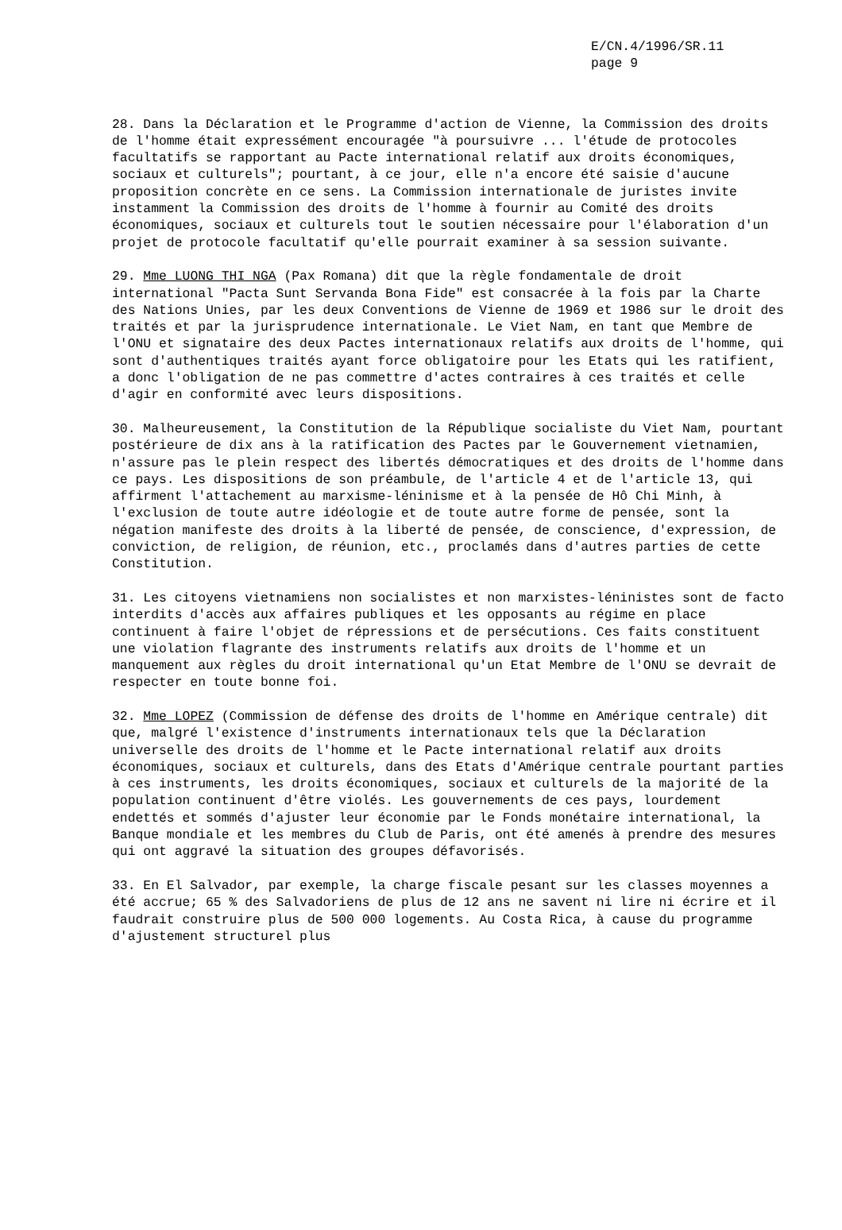E/CN.4/1996/SR.11
page 9
28. Dans la Déclaration et le Programme d'action de Vienne, la Commission des droits de l'homme était expressément encouragée "à poursuivre ... l'étude de protocoles facultatifs se rapportant au Pacte international relatif aux droits économiques, sociaux et culturels"; pourtant, à ce jour, elle n'a encore été saisie d'aucune proposition concrète en ce sens. La Commission internationale de juristes invite instamment la Commission des droits de l'homme à fournir au Comité des droits économiques, sociaux et culturels tout le soutien nécessaire pour l'élaboration d'un projet de protocole facultatif qu'elle pourrait examiner à sa session suivante.
29. Mme LUONG THI NGA (Pax Romana) dit que la règle fondamentale de droit international "Pacta Sunt Servanda Bona Fide" est consacrée à la fois par la Charte des Nations Unies, par les deux Conventions de Vienne de 1969 et 1986 sur le droit des traités et par la jurisprudence internationale. Le Viet Nam, en tant que Membre de l'ONU et signataire des deux Pactes internationaux relatifs aux droits de l'homme, qui sont d'authentiques traités ayant force obligatoire pour les Etats qui les ratifient, a donc l'obligation de ne pas commettre d'actes contraires à ces traités et celle d'agir en conformité avec leurs dispositions.
30. Malheureusement, la Constitution de la République socialiste du Viet Nam, pourtant postérieure de dix ans à la ratification des Pactes par le Gouvernement vietnamien, n'assure pas le plein respect des libertés démocratiques et des droits de l'homme dans ce pays. Les dispositions de son préambule, de l'article 4 et de l'article 13, qui affirment l'attachement au marxisme-léninisme et à la pensée de Hô Chi Minh, à l'exclusion de toute autre idéologie et de toute autre forme de pensée, sont la négation manifeste des droits à la liberté de pensée, de conscience, d'expression, de conviction, de religion, de réunion, etc., proclamés dans d'autres parties de cette Constitution.
31. Les citoyens vietnamiens non socialistes et non marxistes-léninistes sont de facto interdits d'accès aux affaires publiques et les opposants au régime en place continuent à faire l'objet de répressions et de persécutions. Ces faits constituent une violation flagrante des instruments relatifs aux droits de l'homme et un manquement aux règles du droit international qu'un Etat Membre de l'ONU se devrait de respecter en toute bonne foi.
32. Mme LOPEZ (Commission de défense des droits de l'homme en Amérique centrale) dit que, malgré l'existence d'instruments internationaux tels que la Déclaration universelle des droits de l'homme et le Pacte international relatif aux droits économiques, sociaux et culturels, dans des Etats d'Amérique centrale pourtant parties à ces instruments, les droits économiques, sociaux et culturels de la majorité de la population continuent d'être violés. Les gouvernements de ces pays, lourdement endettés et sommés d'ajuster leur économie par le Fonds monétaire international, la Banque mondiale et les membres du Club de Paris, ont été amenés à prendre des mesures qui ont aggravé la situation des groupes défavorisés.
33. En El Salvador, par exemple, la charge fiscale pesant sur les classes moyennes a été accrue; 65 % des Salvadoriens de plus de 12 ans ne savent ni lire ni écrire et il faudrait construire plus de 500 000 logements. Au Costa Rica, à cause du programme d'ajustement structurel plus